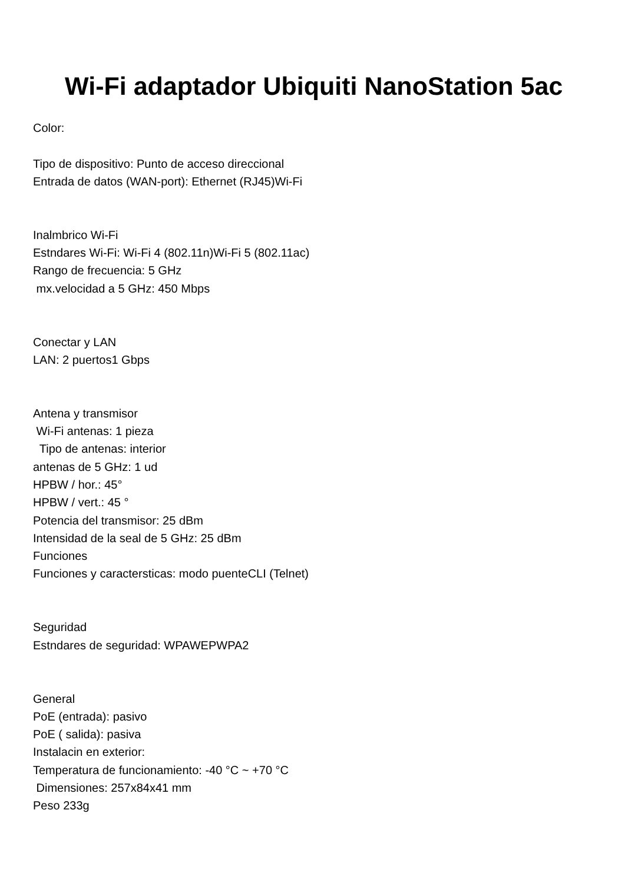Wi-Fi adaptador Ubiquiti NanoStation 5ac
Color:
Tipo de dispositivo: Punto de acceso direccional
Entrada de datos (WAN-port): Ethernet (RJ45)Wi-Fi
Inalmbrico Wi-Fi
Estndares Wi-Fi: Wi-Fi 4 (802.11n)Wi-Fi 5 (802.11ac)
Rango de frecuencia: 5 GHz
mx.velocidad a 5 GHz: 450 Mbps
Conectar y LAN
LAN: 2 puertos1 Gbps
Antena y transmisor
Wi-Fi antenas: 1 pieza
Tipo de antenas: interior
antenas de 5 GHz: 1 ud
HPBW / hor.: 45°
HPBW / vert.: 45 °
Potencia del transmisor: 25 dBm
Intensidad de la seal de 5 GHz: 25 dBm
Funciones
Funciones y caractersticas: modo puenteCLI (Telnet)
Seguridad
Estndares de seguridad: WPAWEPWPA2
General
PoE (entrada): pasivo
PoE ( salida): pasiva
Instalacin en exterior:
Temperatura de funcionamiento: -40 °C ~ +70 °C
Dimensiones: 257x84x41 mm
Peso 233g